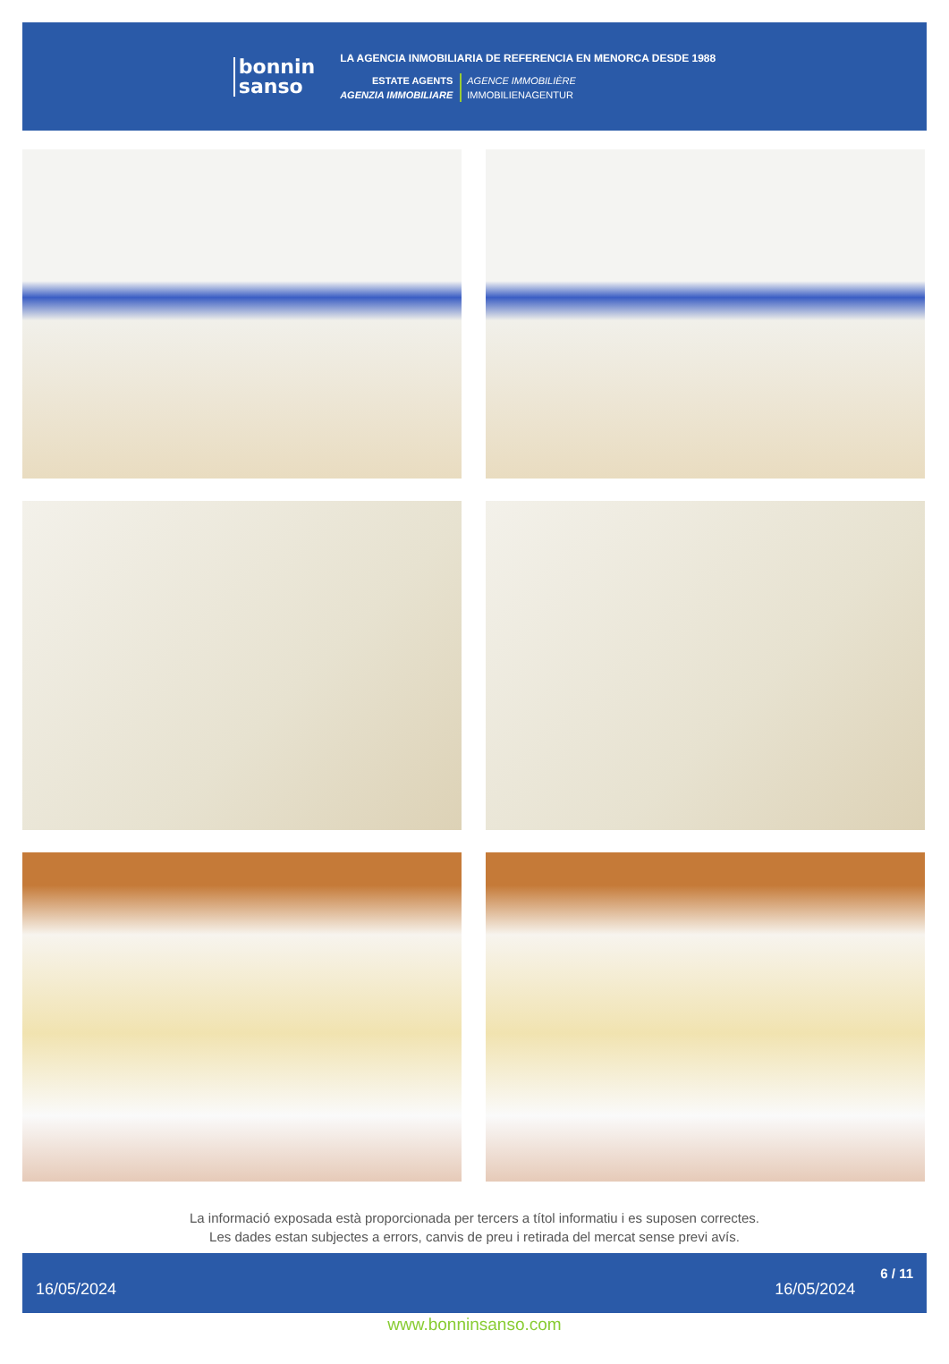bonnin
sanso
LA AGENCIA INMOBILIARIA DE REFERENCIA EN MENORCA DESDE 1988
ESTATE AGENTS
AGENZIA IMMOBILIARE
AGENCE IMMOBILIÈRE
IMMOBILIENAGENTUR
La informació exposada està proporcionada per tercers a títol informatiu i es suposen correctes.
Les dades estan subjectes a errors, canvis de preu i retirada del mercat sense previ avís.
16/05/2024 16/05/2024 6 / 11
www.bonninsanso.com